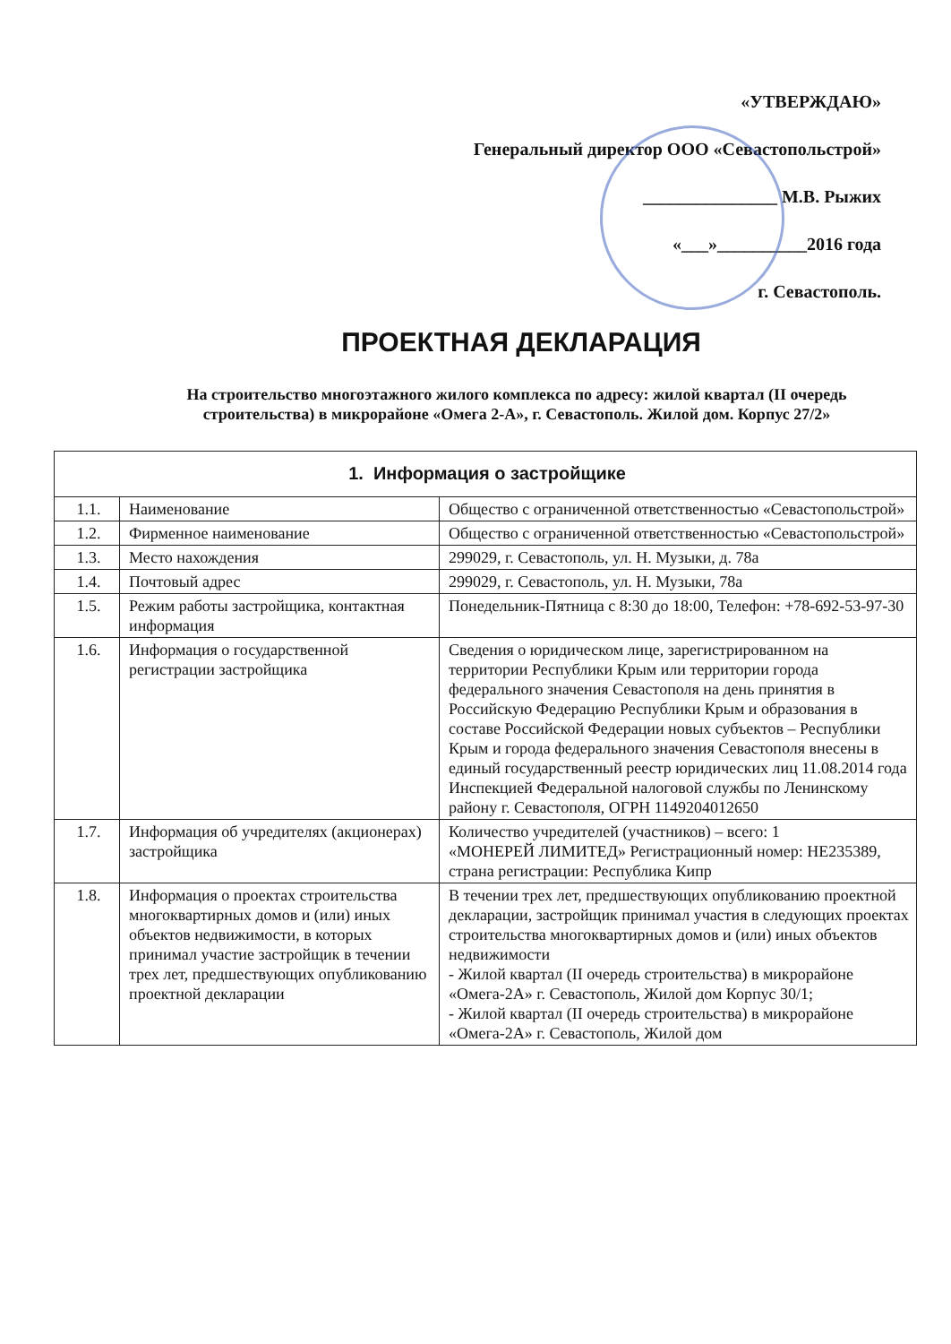«УТВЕРЖДАЮ»
Генеральный директор ООО «Севастопольстрой»
_______________ М.В. Рыжих
«___»__________2016 года
г. Севастополь.
ПРОЕКТНАЯ ДЕКЛАРАЦИЯ
На строительство многоэтажного жилого комплекса по адресу: жилой квартал (II очередь строительства) в микрорайоне «Омега 2-А», г. Севастополь. Жилой дом. Корпус 27/2»
| 1. Информация о застройщике | | |
| --- | --- | --- |
| 1.1. | Наименование | Общество с ограниченной ответственностью «Севастопольстрой» |
| 1.2. | Фирменное наименование | Общество с ограниченной ответственностью «Севастопольстрой» |
| 1.3. | Место нахождения | 299029, г. Севастополь, ул. Н. Музыки, д. 78а |
| 1.4. | Почтовый адрес | 299029, г. Севастополь, ул. Н. Музыки, 78а |
| 1.5. | Режим работы застройщика, контактная информация | Понедельник-Пятница с 8:30 до 18:00, Телефон: +78-692-53-97-30 |
| 1.6. | Информация о государственной регистрации застройщика | Сведения о юридическом лице, зарегистрированном на территории Республики Крым или территории города федерального значения Севастополя на день принятия в Российскую Федерацию Республики Крым и образования в составе Российской Федерации новых субъектов – Республики Крым и города федерального значения Севастополя внесены в единый государственный реестр юридических лиц 11.08.2014 года Инспекцией Федеральной налоговой службы по Ленинскому району г. Севастополя, ОГРН 1149204012650 |
| 1.7. | Информация об учредителях (акционерах) застройщика | Количество учредителей (участников) – всего: 1 «МОНЕРЕЙ ЛИМИТЕД» Регистрационный номер: НЕ235389, страна регистрации: Республика Кипр |
| 1.8. | Информация о проектах строительства многоквартирных домов и (или) иных объектов недвижимости, в которых принимал участие застройщик в течении трех лет, предшествующих опубликованию проектной декларации | В течении трех лет, предшествующих опубликованию проектной декларации, застройщик принимал участия в следующих проектах строительства многоквартирных домов и (или) иных объектов недвижимости - Жилой квартал (II очередь строительства) в микрорайоне «Омега-2А» г. Севастополь, Жилой дом Корпус 30/1; - Жилой квартал (II очередь строительства) в микрорайоне «Омега-2А» г. Севастополь, Жилой дом |